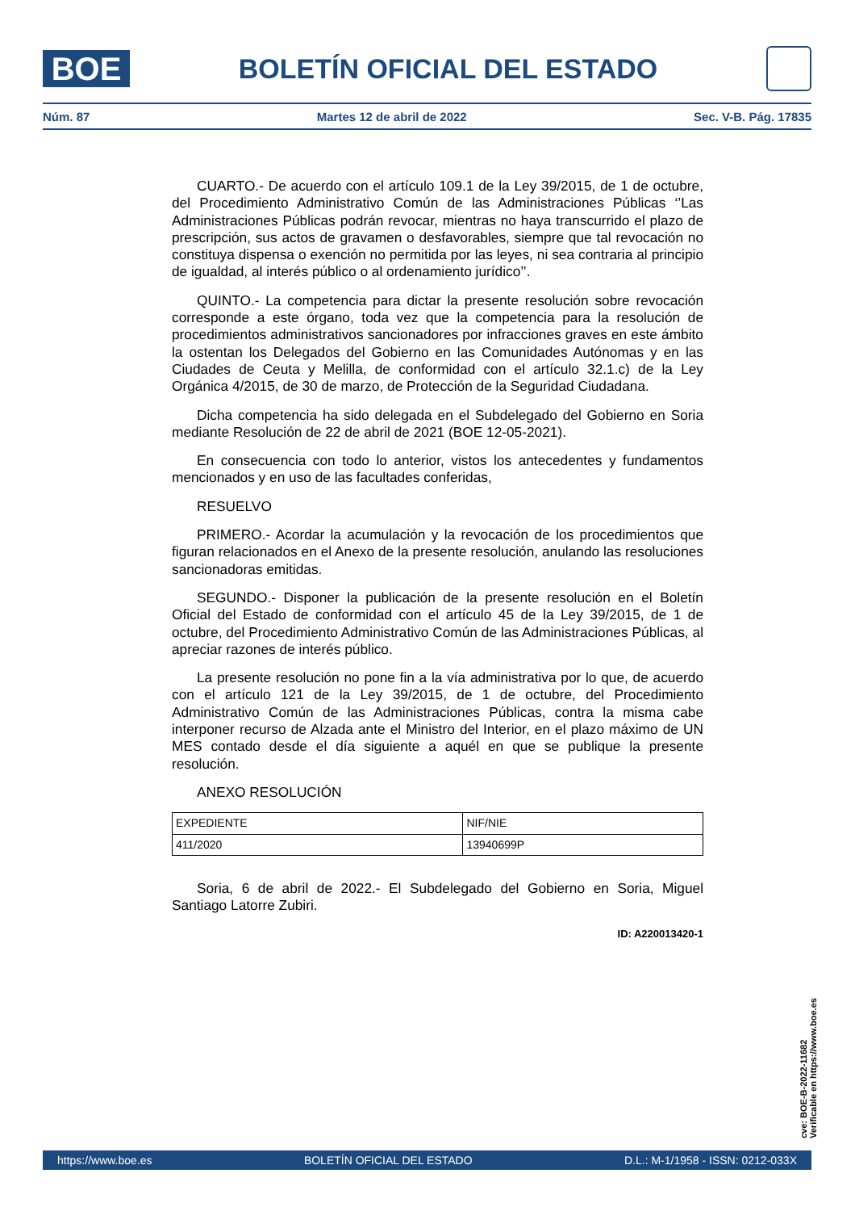BOE
BOLETÍN OFICIAL DEL ESTADO
Núm. 87 Martes 12 de abril de 2022 Sec. V-B. Pág. 17835
CUARTO.- De acuerdo con el artículo 109.1 de la Ley 39/2015, de 1 de octubre, del Procedimiento Administrativo Común de las Administraciones Públicas ‘’Las Administraciones Públicas podrán revocar, mientras no haya transcurrido el plazo de prescripción, sus actos de gravamen o desfavorables, siempre que tal revocación no constituya dispensa o exención no permitida por las leyes, ni sea contraria al principio de igualdad, al interés público o al ordenamiento jurídico’’.
QUINTO.- La competencia para dictar la presente resolución sobre revocación corresponde a este órgano, toda vez que la competencia para la resolución de procedimientos administrativos sancionadores por infracciones graves en este ámbito la ostentan los Delegados del Gobierno en las Comunidades Autónomas y en las Ciudades de Ceuta y Melilla, de conformidad con el artículo 32.1.c) de la Ley Orgánica 4/2015, de 30 de marzo, de Protección de la Seguridad Ciudadana.
Dicha competencia ha sido delegada en el Subdelegado del Gobierno en Soria mediante Resolución de 22 de abril de 2021 (BOE 12-05-2021).
En consecuencia con todo lo anterior, vistos los antecedentes y fundamentos mencionados y en uso de las facultades conferidas,
RESUELVO
PRIMERO.- Acordar la acumulación y la revocación de los procedimientos que figuran relacionados en el Anexo de la presente resolución, anulando las resoluciones sancionadoras emitidas.
SEGUNDO.- Disponer la publicación de la presente resolución en el Boletín Oficial del Estado de conformidad con el artículo 45 de la Ley 39/2015, de 1 de octubre, del Procedimiento Administrativo Común de las Administraciones Públicas, al apreciar razones de interés público.
La presente resolución no pone fin a la vía administrativa por lo que, de acuerdo con el artículo 121 de la Ley 39/2015, de 1 de octubre, del Procedimiento Administrativo Común de las Administraciones Públicas, contra la misma cabe interponer recurso de Alzada ante el Ministro del Interior, en el plazo máximo de UN MES contado desde el día siguiente a aquél en que se publique la presente resolución.
ANEXO RESOLUCIÓN
| EXPEDIENTE | NIF/NIE |
| 411/2020 | 13940699P |
Soria, 6 de abril de 2022.- El Subdelegado del Gobierno en Soria, Miguel Santiago Latorre Zubiri.
ID: A220013420-1
cve: BOE-B-2022-11682
Verificable en https://www.boe.es
https://www.boe.es BOLETÍN OFICIAL DEL ESTADO D.L.: M-1/1958 - ISSN: 0212-033X